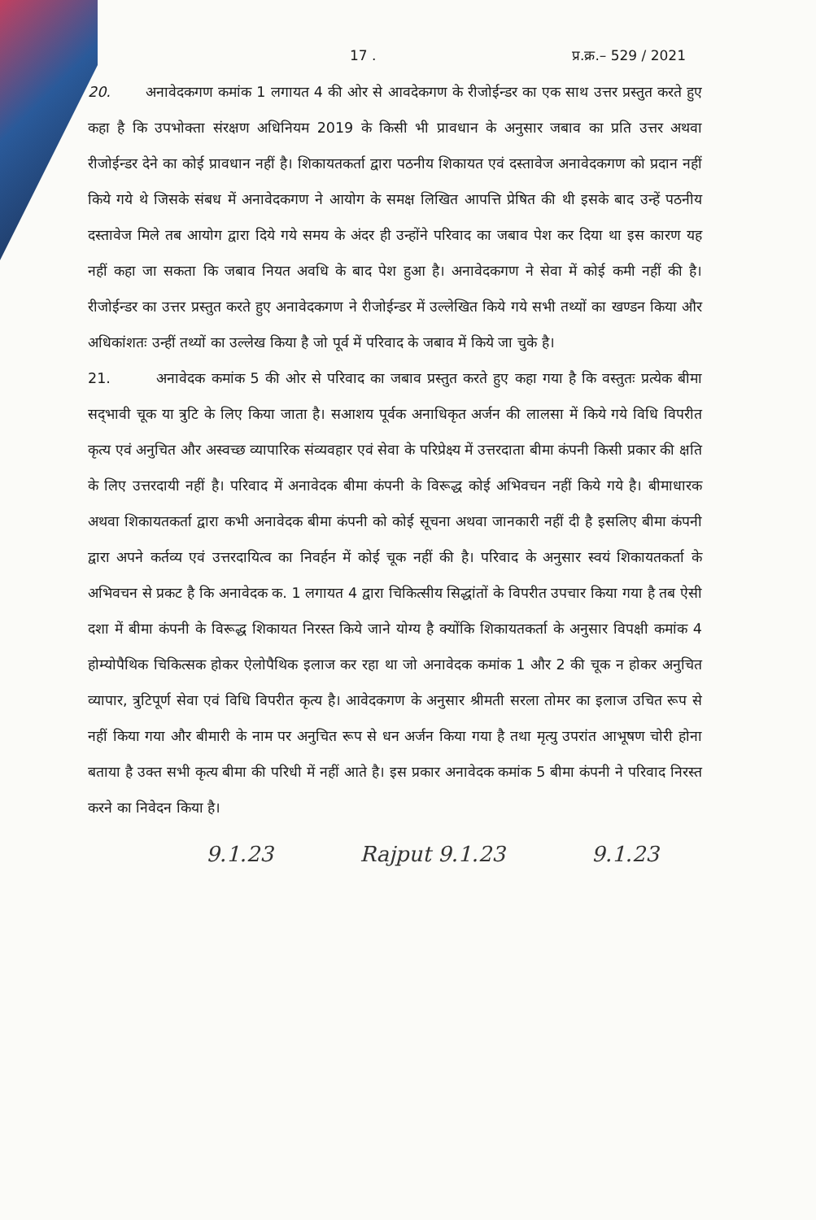17 . प्र.क्र.– 529 / 2021
20. अनावेदकगण कमांक 1 लगायत 4 की ओर से आवदेकगण के रीजोईन्डर का एक साथ उत्तर प्रस्तुत करते हुए कहा है कि उपभोक्ता संरक्षण अधिनियम 2019 के किसी भी प्रावधान के अनुसार जबाव का प्रति उत्तर अथवा रीजोईन्डर देने का कोई प्रावधान नहीं है। शिकायतकर्ता द्वारा पठनीय शिकायत एवं दस्तावेज अनावेदकगण को प्रदान नहीं किये गये थे जिसके संबध में अनावेदकगण ने आयोग के समक्ष लिखित आपत्ति प्रेषित की थी इसके बाद उन्हें पठनीय दस्तावेज मिले तब आयोग द्वारा दिये गये समय के अंदर ही उन्होंने परिवाद का जबाव पेश कर दिया था इस कारण यह नहीं कहा जा सकता कि जबाव नियत अवधि के बाद पेश हुआ है। अनावेदकगण ने सेवा में कोई कमी नहीं की है। रीजोईन्डर का उत्तर प्रस्तुत करते हुए अनावेदकगण ने रीजोईन्डर में उल्लेखित किये गये सभी तथ्यों का खण्डन किया और अधिकांशतः उन्हीं तथ्यों का उल्लेख किया है जो पूर्व में परिवाद के जबाव में किये जा चुके है।
21. अनावेदक कमांक 5 की ओर से परिवाद का जबाव प्रस्तुत करते हुए कहा गया है कि वस्तुतः प्रत्येक बीमा सद्‌भावी चूक या त्रुटि के लिए किया जाता है। सआशय पूर्वक अनाधिकृत अर्जन की लालसा में किये गये विधि विपरीत कृत्य एवं अनुचित और अस्वच्छ व्यापारिक संव्यवहार एवं सेवा के परिप्रेक्ष्य में उत्तरदाता बीमा कंपनी किसी प्रकार की क्षति के लिए उत्तरदायी नहीं है। परिवाद में अनावेदक बीमा कंपनी के विरूद्ध कोई अभिवचन नहीं किये गये है। बीमाधारक अथवा शिकायतकर्ता द्वारा कभी अनावेदक बीमा कंपनी को कोई सूचना अथवा जानकारी नहीं दी है इसलिए बीमा कंपनी द्वारा अपने कर्तव्य एवं उत्तरदायित्व का निवर्हन में कोई चूक नहीं की है। परिवाद के अनुसार स्वयं शिकायतकर्ता के अभिवचन से प्रकट है कि अनावेदक क. 1 लगायत 4 द्वारा चिकित्सीय सिद्धांतों के विपरीत उपचार किया गया है तब ऐसी दशा में बीमा कंपनी के विरूद्ध शिकायत निरस्त किये जाने योग्य है क्योंकि शिकायतकर्ता के अनुसार विपक्षी कमांक 4 होम्योपैथिक चिकित्सक होकर ऐलोपैथिक इलाज कर रहा था जो अनावेदक कमांक 1 और 2 की चूक न होकर अनुचित व्यापार, त्रुटिपूर्ण सेवा एवं विधि विपरीत कृत्य है। आवेदकगण के अनुसार श्रीमती सरला तोमर का इलाज उचित रूप से नहीं किया गया और बीमारी के नाम पर अनुचित रूप से धन अर्जन किया गया है तथा मृत्यु उपरांत आभूषण चोरी होना बताया है उक्त सभी कृत्य बीमा की परिधी में नहीं आते है। इस प्रकार अनावेदक कमांक 5 बीमा कंपनी ने परिवाद निरस्त करने का निवेदन किया है।
9.1.23 Rajput 9.1.23 9.1.23